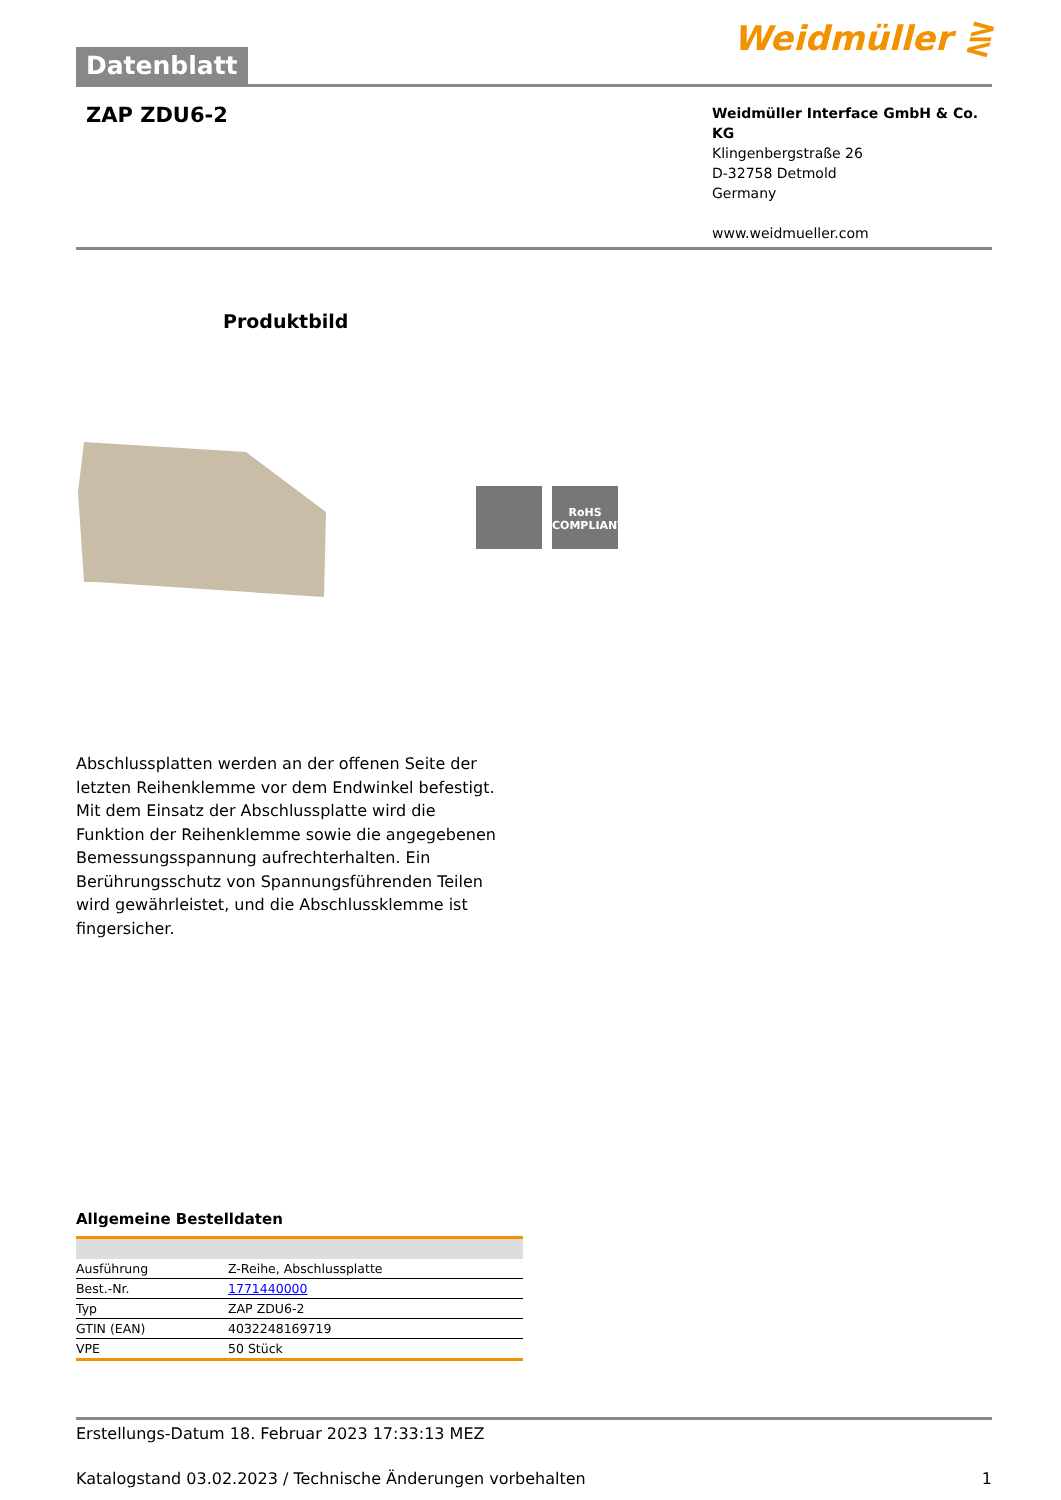Datenblatt
Weidmüller ⋛
ZAP ZDU6-2
Weidmüller Interface GmbH & Co. KG
Klingenbergstraße 26
D-32758 Detmold
Germany
www.weidmueller.com
Produktbild
RoHS
COMPLIANT
Abschlussplatten werden an der offenen Seite der letzten Reihenklemme vor dem Endwinkel befestigt. Mit dem Einsatz der Abschlussplatte wird die Funktion der Reihenklemme sowie die angegebenen Bemessungsspannung aufrechterhalten. Ein Berührungsschutz von Spannungsführenden Teilen wird gewährleistet, und die Abschlussklemme ist fingersicher.
Allgemeine Bestelldaten
| Ausführung | Z-Reihe, Abschlussplatte |
| Best.-Nr. | 1771440000 |
| Typ | ZAP ZDU6-2 |
| GTIN (EAN) | 4032248169719 |
| VPE | 50 Stück |
Erstellungs-Datum 18. Februar 2023 17:33:13 MEZ
Katalogstand 03.02.2023 / Technische Änderungen vorbehalten 1